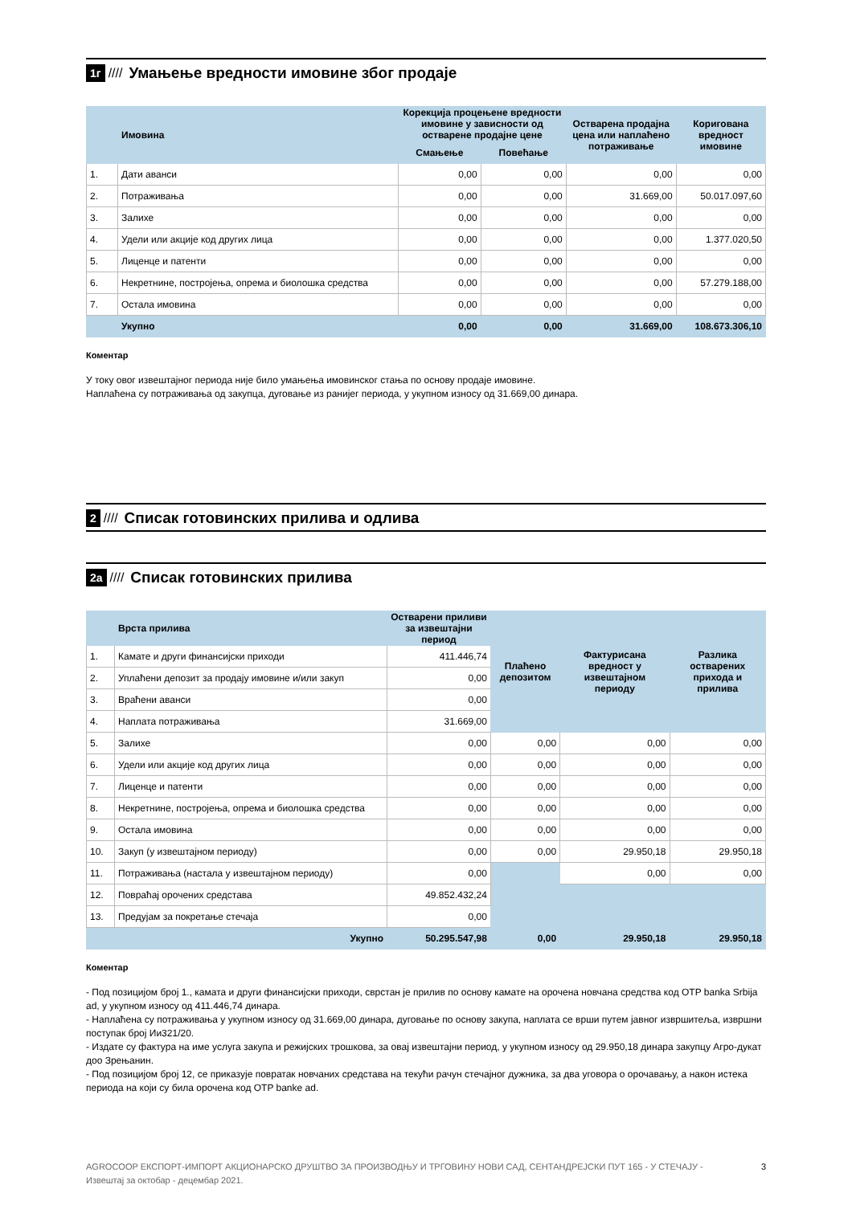1г //// Умањење вредности имовине због продаје
| | Имовина | Корекција процењене вредности имовине у зависности од остварене продајне цене | | Остварена продајна цена или наплаћено потраживање | Коригована вредност имовине |
| --- | --- | --- | --- | --- | --- |
| | | Смањење | Повећање | | |
| 1. | Дати аванси | 0,00 | 0,00 | 0,00 | 0,00 |
| 2. | Потраживања | 0,00 | 0,00 | 31.669,00 | 50.017.097,60 |
| 3. | Залихе | 0,00 | 0,00 | 0,00 | 0,00 |
| 4. | Удели или акције код других лица | 0,00 | 0,00 | 0,00 | 1.377.020,50 |
| 5. | Лиценце и патенти | 0,00 | 0,00 | 0,00 | 0,00 |
| 6. | Некретнине, постројења, опрема и биолошка средства | 0,00 | 0,00 | 0,00 | 57.279.188,00 |
| 7. | Остала имовина | 0,00 | 0,00 | 0,00 | 0,00 |
| | Укупно | 0,00 | 0,00 | 31.669,00 | 108.673.306,10 |
Коментар
У току овог извештајног периода није било умањења имовинског стања по основу продаје имовине.
Наплаћена су потраживања од закупца, дуговање из ранијег периода, у укупном износу од 31.669,00 динара.
2 //// Списак готовинских прилива и одлива
2а //// Списак готовинских прилива
| | Врста прилива | Остварени приливи за извештајни период | Плаћено депозитом | Фактурисана вредност у извештајном периоду | Разлика остварених прихода и прилива |
| --- | --- | --- | --- | --- | --- |
| 1. | Камате и други финансијски приходи | 411.446,74 | | | |
| 2. | Уплаћени депозит за продају имовине и/или закуп | 0,00 | | | |
| 3. | Враћени аванси | 0,00 | | | |
| 4. | Наплата потраживања | 31.669,00 | | | |
| 5. | Залихе | 0,00 | 0,00 | 0,00 | 0,00 |
| 6. | Удели или акције код других лица | 0,00 | 0,00 | 0,00 | 0,00 |
| 7. | Лиценце и патенти | 0,00 | 0,00 | 0,00 | 0,00 |
| 8. | Некретнине, постројења, опрема и биолошка средства | 0,00 | 0,00 | 0,00 | 0,00 |
| 9. | Остала имовина | 0,00 | 0,00 | 0,00 | 0,00 |
| 10. | Закуп (у извештајном периоду) | 0,00 | 0,00 | 29.950,18 | 29.950,18 |
| 11. | Потраживања (настала у извештајном периоду) | 0,00 | | 0,00 | 0,00 |
| 12. | Повраћај орочених средстава | 49.852.432,24 | | | |
| 13. | Предујам за покретање стечаја | 0,00 | | | |
| | Укупно | 50.295.547,98 | 0,00 | 29.950,18 | 29.950,18 |
Коментар
- Под позицијом број 1., камата и други финансијски приходи, сврстан је прилив по основу камате на орочена новчана средства код OTP banka Srbija ad, у укупном износу од 411.446,74 динара.
- Наплаћена су потраживања у укупном износу од 31.669,00 динара, дуговање по основу закупа, наплата се врши путем јавног извршитеља, извршни поступак број Ии321/20.
- Издате су фактура на име услуга закупа и режијских трошкова, за овај извештајни период, у укупном износу од 29.950,18 динара закупцу Агро-дукат доо Зрењанин.
- Под позицијом број 12, се приказује повратак новчаних средстава на текући рачун стечајног дужника, за два уговора о орочавању, а након истека периода на који су била орочена код OTP banke ad.
AGROCOOP ЕКСПОРТ-ИМПОРТ АКЦИОНАРСКО ДРУШТВО ЗА ПРОИЗВОДЊУ И ТРГОВИНУ НОВИ САД, СЕНТАНДРЕЈСКИ ПУТ 165 - У СТЕЧАЈУ - Извештај за октобар - децембар 2021.
3